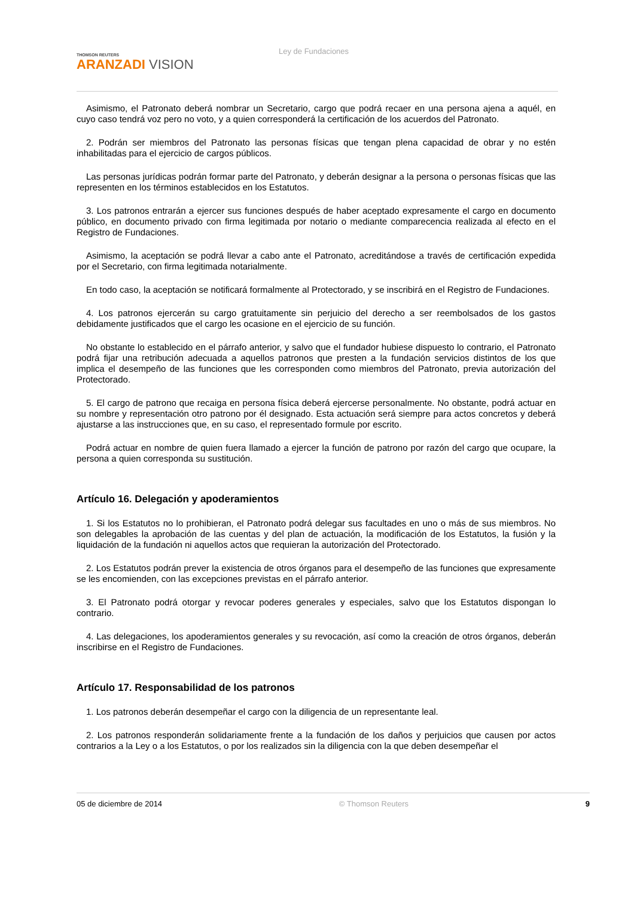THOMSON REUTERS
ARANZADI VISION
Ley de Fundaciones
Asimismo, el Patronato deberá nombrar un Secretario, cargo que podrá recaer en una persona ajena a aquél, en cuyo caso tendrá voz pero no voto, y a quien corresponderá la certificación de los acuerdos del Patronato.
2. Podrán ser miembros del Patronato las personas físicas que tengan plena capacidad de obrar y no estén inhabilitadas para el ejercicio de cargos públicos.
Las personas jurídicas podrán formar parte del Patronato, y deberán designar a la persona o personas físicas que las representen en los términos establecidos en los Estatutos.
3. Los patronos entrarán a ejercer sus funciones después de haber aceptado expresamente el cargo en documento público, en documento privado con firma legitimada por notario o mediante comparecencia realizada al efecto en el Registro de Fundaciones.
Asimismo, la aceptación se podrá llevar a cabo ante el Patronato, acreditándose a través de certificación expedida por el Secretario, con firma legitimada notarialmente.
En todo caso, la aceptación se notificará formalmente al Protectorado, y se inscribirá en el Registro de Fundaciones.
4. Los patronos ejercerán su cargo gratuitamente sin perjuicio del derecho a ser reembolsados de los gastos debidamente justificados que el cargo les ocasione en el ejercicio de su función.
No obstante lo establecido en el párrafo anterior, y salvo que el fundador hubiese dispuesto lo contrario, el Patronato podrá fijar una retribución adecuada a aquellos patronos que presten a la fundación servicios distintos de los que implica el desempeño de las funciones que les corresponden como miembros del Patronato, previa autorización del Protectorado.
5. El cargo de patrono que recaiga en persona física deberá ejercerse personalmente. No obstante, podrá actuar en su nombre y representación otro patrono por él designado. Esta actuación será siempre para actos concretos y deberá ajustarse a las instrucciones que, en su caso, el representado formule por escrito.
Podrá actuar en nombre de quien fuera llamado a ejercer la función de patrono por razón del cargo que ocupare, la persona a quien corresponda su sustitución.
Artículo 16. Delegación y apoderamientos
1. Si los Estatutos no lo prohibieran, el Patronato podrá delegar sus facultades en uno o más de sus miembros. No son delegables la aprobación de las cuentas y del plan de actuación, la modificación de los Estatutos, la fusión y la liquidación de la fundación ni aquellos actos que requieran la autorización del Protectorado.
2. Los Estatutos podrán prever la existencia de otros órganos para el desempeño de las funciones que expresamente se les encomienden, con las excepciones previstas en el párrafo anterior.
3. El Patronato podrá otorgar y revocar poderes generales y especiales, salvo que los Estatutos dispongan lo contrario.
4. Las delegaciones, los apoderamientos generales y su revocación, así como la creación de otros órganos, deberán inscribirse en el Registro de Fundaciones.
Artículo 17. Responsabilidad de los patronos
1. Los patronos deberán desempeñar el cargo con la diligencia de un representante leal.
2. Los patronos responderán solidariamente frente a la fundación de los daños y perjuicios que causen por actos contrarios a la Ley o a los Estatutos, o por los realizados sin la diligencia con la que deben desempeñar el
05 de diciembre de 2014 © Thomson Reuters 9